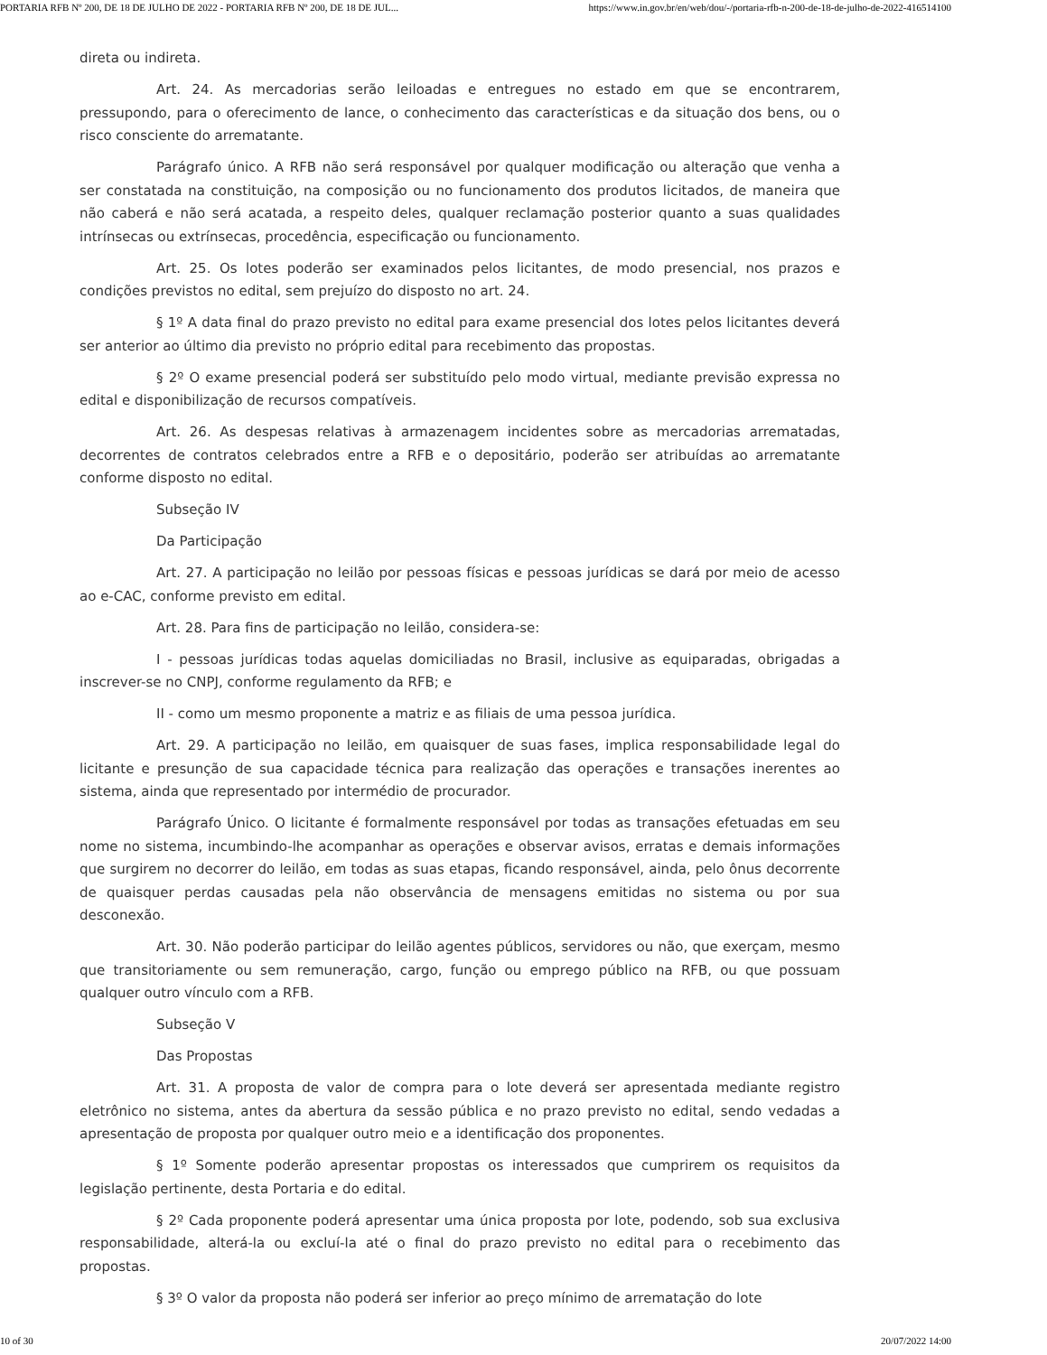PORTARIA RFB Nº 200, DE 18 DE JULHO DE 2022 - PORTARIA RFB Nº 200, DE 18 DE JUL... https://www.in.gov.br/en/web/dou/-/portaria-rfb-n-200-de-18-de-julho-de-2022-416514100
direta ou indireta.
Art. 24. As mercadorias serão leiloadas e entregues no estado em que se encontrarem, pressupondo, para o oferecimento de lance, o conhecimento das características e da situação dos bens, ou o risco consciente do arrematante.
Parágrafo único. A RFB não será responsável por qualquer modificação ou alteração que venha a ser constatada na constituição, na composição ou no funcionamento dos produtos licitados, de maneira que não caberá e não será acatada, a respeito deles, qualquer reclamação posterior quanto a suas qualidades intrínsecas ou extrínsecas, procedência, especificação ou funcionamento.
Art. 25. Os lotes poderão ser examinados pelos licitantes, de modo presencial, nos prazos e condições previstos no edital, sem prejuízo do disposto no art. 24.
§ 1º A data final do prazo previsto no edital para exame presencial dos lotes pelos licitantes deverá ser anterior ao último dia previsto no próprio edital para recebimento das propostas.
§ 2º O exame presencial poderá ser substituído pelo modo virtual, mediante previsão expressa no edital e disponibilização de recursos compatíveis.
Art. 26. As despesas relativas à armazenagem incidentes sobre as mercadorias arrematadas, decorrentes de contratos celebrados entre a RFB e o depositário, poderão ser atribuídas ao arrematante conforme disposto no edital.
Subseção IV
Da Participação
Art. 27. A participação no leilão por pessoas físicas e pessoas jurídicas se dará por meio de acesso ao e-CAC, conforme previsto em edital.
Art. 28. Para fins de participação no leilão, considera-se:
I - pessoas jurídicas todas aquelas domiciliadas no Brasil, inclusive as equiparadas, obrigadas a inscrever-se no CNPJ, conforme regulamento da RFB; e
II - como um mesmo proponente a matriz e as filiais de uma pessoa jurídica.
Art. 29. A participação no leilão, em quaisquer de suas fases, implica responsabilidade legal do licitante e presunção de sua capacidade técnica para realização das operações e transações inerentes ao sistema, ainda que representado por intermédio de procurador.
Parágrafo Único. O licitante é formalmente responsável por todas as transações efetuadas em seu nome no sistema, incumbindo-lhe acompanhar as operações e observar avisos, erratas e demais informações que surgirem no decorrer do leilão, em todas as suas etapas, ficando responsável, ainda, pelo ônus decorrente de quaisquer perdas causadas pela não observância de mensagens emitidas no sistema ou por sua desconexão.
Art. 30. Não poderão participar do leilão agentes públicos, servidores ou não, que exerçam, mesmo que transitoriamente ou sem remuneração, cargo, função ou emprego público na RFB, ou que possuam qualquer outro vínculo com a RFB.
Subseção V
Das Propostas
Art. 31. A proposta de valor de compra para o lote deverá ser apresentada mediante registro eletrônico no sistema, antes da abertura da sessão pública e no prazo previsto no edital, sendo vedadas a apresentação de proposta por qualquer outro meio e a identificação dos proponentes.
§ 1º Somente poderão apresentar propostas os interessados que cumprirem os requisitos da legislação pertinente, desta Portaria e do edital.
§ 2º Cada proponente poderá apresentar uma única proposta por lote, podendo, sob sua exclusiva responsabilidade, alterá-la ou excluí-la até o final do prazo previsto no edital para o recebimento das propostas.
§ 3º O valor da proposta não poderá ser inferior ao preço mínimo de arrematação do lote
10 of 30 20/07/2022 14:00